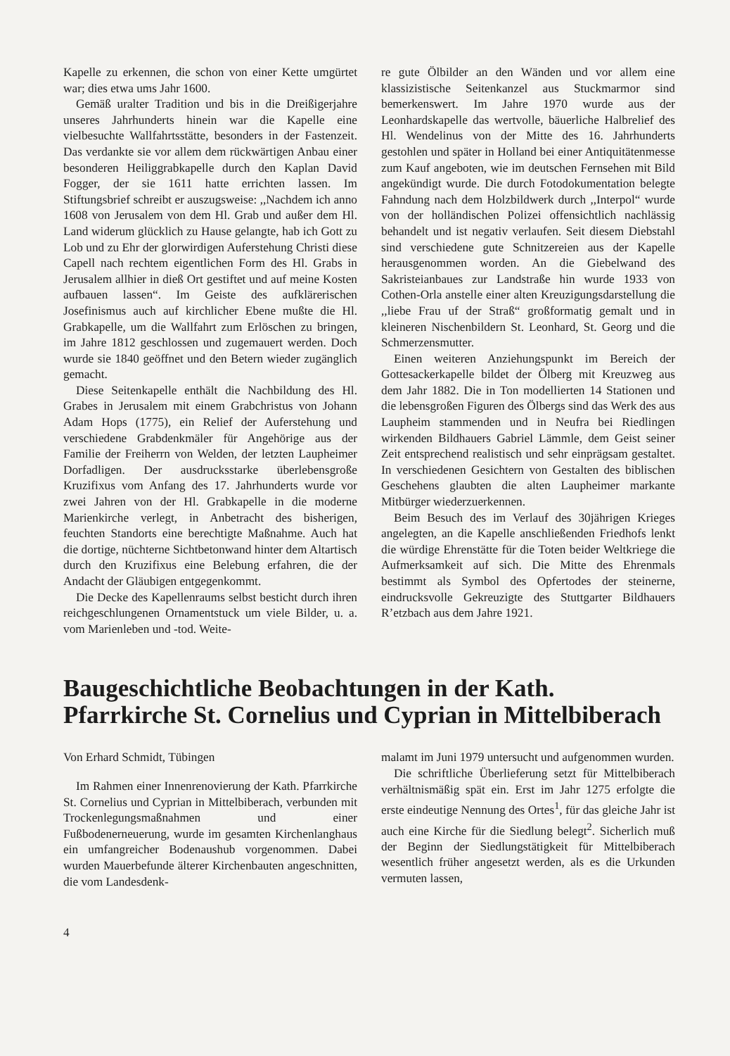Kapelle zu erkennen, die schon von einer Kette umgürtet war; dies etwa ums Jahr 1600.
Gemäß uralter Tradition und bis in die Dreißigerjahre unseres Jahrhunderts hinein war die Kapelle eine vielbesuchte Wallfahrtsstätte, besonders in der Fastenzeit. Das verdankte sie vor allem dem rückwärtigen Anbau einer besonderen Heiliggrabkapelle durch den Kaplan David Fogger, der sie 1611 hatte errichten lassen. Im Stiftungsbrief schreibt er auszugsweise: ,,Nachdem ich anno 1608 von Jerusalem von dem Hl. Grab und außer dem Hl. Land widerum glücklich zu Hause gelangte, hab ich Gott zu Lob und zu Ehr der glorwirdigen Auferstehung Christi diese Capell nach rechtem eigentlichen Form des Hl. Grabs in Jerusalem allhier in dieß Ort gestiftet und auf meine Kosten aufbauen lassen“. Im Geiste des aufklärerischen Josefinismus auch auf kirchlicher Ebene mußte die Hl. Grabkapelle, um die Wallfahrt zum Erlöschen zu bringen, im Jahre 1812 geschlossen und zugemauert werden. Doch wurde sie 1840 geöffnet und den Betern wieder zugänglich gemacht.
Diese Seitenkapelle enthält die Nachbildung des Hl. Grabes in Jerusalem mit einem Grabchristus von Johann Adam Hops (1775), ein Relief der Auferstehung und verschiedene Grabdenkmäler für Angehörige aus der Familie der Freiherrn von Welden, der letzten Laupheimer Dorfadligen. Der ausdrucksstarke überlebensgroße Kruzifixus vom Anfang des 17. Jahrhunderts wurde vor zwei Jahren von der Hl. Grabkapelle in die moderne Marienkirche verlegt, in Anbetracht des bisherigen, feuchten Standorts eine berechtigte Maßnahme. Auch hat die dortige, nüchterne Sichtbetonwand hinter dem Altartisch durch den Kruzifixus eine Belebung erfahren, die der Andacht der Gläubigen entgegenkommt.
Die Decke des Kapellenraums selbst besticht durch ihren reichgeschlungenen Ornamentstuck um viele Bilder, u. a. vom Marienleben und -tod. Weite-
re gute Ölbilder an den Wänden und vor allem eine klassizistische Seitenkanzel aus Stuckmarmor sind bemerkenswert. Im Jahre 1970 wurde aus der Leonhardskapelle das wertvolle, bäuerliche Halbrelief des Hl. Wendelinus von der Mitte des 16. Jahrhunderts gestohlen und später in Holland bei einer Antiquitätenmesse zum Kauf angeboten, wie im deutschen Fernsehen mit Bild angekündigt wurde. Die durch Fotodokumentation belegte Fahndung nach dem Holzbildwerk durch ,,Interpol“ wurde von der holländischen Polizei offensichtlich nachlässig behandelt und ist negativ verlaufen. Seit diesem Diebstahl sind verschiedene gute Schnitzereien aus der Kapelle herausgenommen worden. An die Giebelwand des Sakristeianbaues zur Landstraße hin wurde 1933 von Cothen-Orla anstelle einer alten Kreuzigungsdarstellung die ,,liebe Frau uf der Straß“ großformatig gemalt und in kleineren Nischenbildern St. Leonhard, St. Georg und die Schmerzensmutter.
Einen weiteren Anziehungspunkt im Bereich der Gottesackerkapelle bildet der Ölberg mit Kreuzweg aus dem Jahr 1882. Die in Ton modellierten 14 Stationen und die lebensgroßen Figuren des Ölbergs sind das Werk des aus Laupheim stammenden und in Neufra bei Riedlingen wirkenden Bildhauers Gabriel Lämmle, dem Geist seiner Zeit entsprechend realistisch und sehr einprägsam gestaltet. In verschiedenen Gesichtern von Gestalten des biblischen Geschehens glaubten die alten Laupheimer markante Mitbürger wiederzuerkennen.
Beim Besuch des im Verlauf des 30jährigen Krieges angelegten, an die Kapelle anschließenden Friedhofs lenkt die würdige Ehrenstätte für die Toten beider Weltkriege die Aufmerksamkeit auf sich. Die Mitte des Ehrenmals bestimmt als Symbol des Opfertodes der steinerne, eindrucksvolle Gekreuzigte des Stuttgarter Bildhauers R’etzbach aus dem Jahre 1921.
Baugeschichtliche Beobachtungen in der Kath. Pfarrkirche St. Cornelius und Cyprian in Mittelbiberach
Von Erhard Schmidt, Tübingen
Im Rahmen einer Innenrenovierung der Kath. Pfarrkirche St. Cornelius und Cyprian in Mittelbiberach, verbunden mit Trockenlegungsmaßnahmen und einer Fußbodenerneuerung, wurde im gesamten Kirchenlanghaus ein umfangreicher Bodenaushub vorgenommen. Dabei wurden Mauerbefunde älterer Kirchenbauten angeschnitten, die vom Landesdenk-
malamt im Juni 1979 untersucht und aufgenommen wurden.
Die schriftliche Überlieferung setzt für Mittelbiberach verhältnismäßig spät ein. Erst im Jahr 1275 erfolgte die erste eindeutige Nennung des Ortes<sup>1</sup>, für das gleiche Jahr ist auch eine Kirche für die Siedlung belegt<sup>2</sup>. Sicherlich muß der Beginn der Siedlungstätigkeit für Mittelbiberach wesentlich früher angesetzt werden, als es die Urkunden vermuten lassen,
4